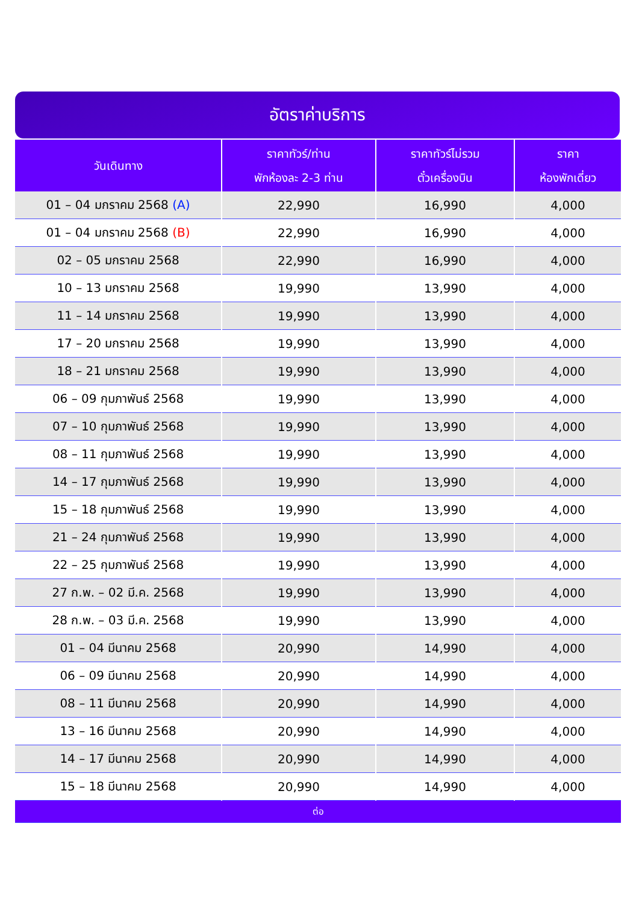อัตราค่าบริการ
| วันเดินทาง | ราคาทัวร์/ท่าน พักห้องละ 2-3 ท่าน | ราคาทัวร์ไม่รวม ตั๋วเครื่องบิน | ราคา ห้องพักเดี่ยว |
| --- | --- | --- | --- |
| 01 – 04 มกราคม 2568 (A) | 22,990 | 16,990 | 4,000 |
| 01 – 04 มกราคม 2568 (B) | 22,990 | 16,990 | 4,000 |
| 02 – 05 มกราคม 2568 | 22,990 | 16,990 | 4,000 |
| 10 – 13 มกราคม 2568 | 19,990 | 13,990 | 4,000 |
| 11 – 14 มกราคม 2568 | 19,990 | 13,990 | 4,000 |
| 17 – 20 มกราคม 2568 | 19,990 | 13,990 | 4,000 |
| 18 – 21 มกราคม 2568 | 19,990 | 13,990 | 4,000 |
| 06 – 09 กุมภาพันธ์ 2568 | 19,990 | 13,990 | 4,000 |
| 07 – 10 กุมภาพันธ์ 2568 | 19,990 | 13,990 | 4,000 |
| 08 – 11 กุมภาพันธ์ 2568 | 19,990 | 13,990 | 4,000 |
| 14 – 17 กุมภาพันธ์ 2568 | 19,990 | 13,990 | 4,000 |
| 15 – 18 กุมภาพันธ์ 2568 | 19,990 | 13,990 | 4,000 |
| 21 – 24 กุมภาพันธ์ 2568 | 19,990 | 13,990 | 4,000 |
| 22 – 25 กุมภาพันธ์ 2568 | 19,990 | 13,990 | 4,000 |
| 27 ก.พ. – 02 มี.ค. 2568 | 19,990 | 13,990 | 4,000 |
| 28 ก.พ. – 03 มี.ค. 2568 | 19,990 | 13,990 | 4,000 |
| 01 – 04 มีนาคม 2568 | 20,990 | 14,990 | 4,000 |
| 06 – 09 มีนาคม 2568 | 20,990 | 14,990 | 4,000 |
| 08 – 11 มีนาคม 2568 | 20,990 | 14,990 | 4,000 |
| 13 – 16 มีนาคม 2568 | 20,990 | 14,990 | 4,000 |
| 14 – 17 มีนาคม 2568 | 20,990 | 14,990 | 4,000 |
| 15 – 18 มีนาคม 2568 | 20,990 | 14,990 | 4,000 |
| ต่อ | | | |